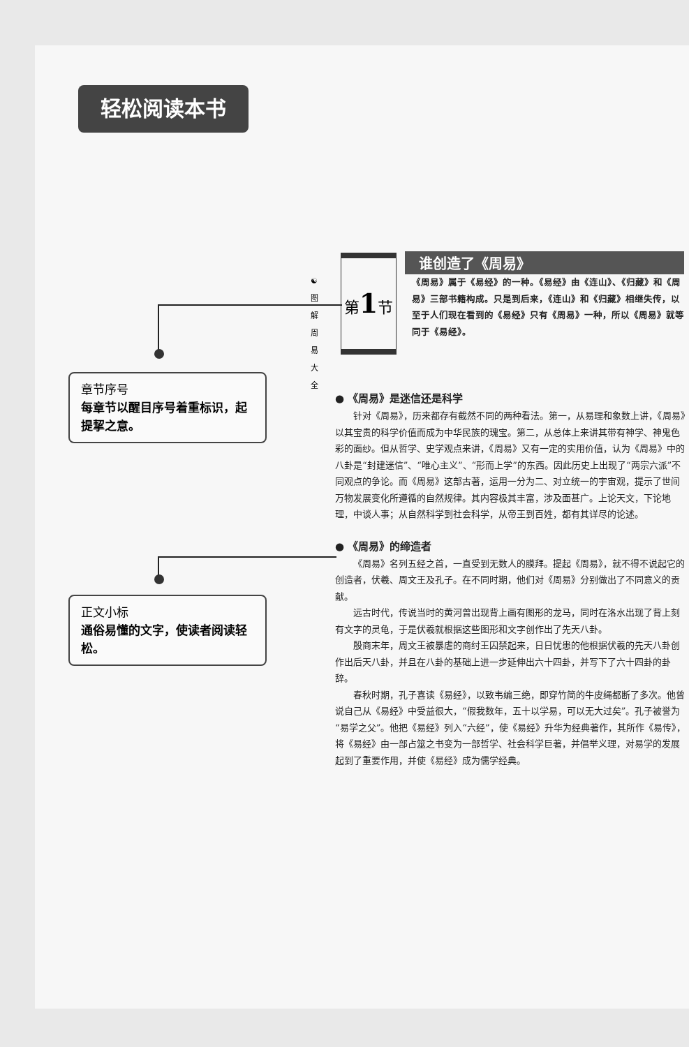轻松阅读本书
章节序号
每章节以醒目序号着重标识，起提挈之意。
正文小标
通俗易懂的文字，使读者阅读轻松。
☯
图
解
周
易
大
全
第1节
谁创造了《周易》
《周易》属于《易经》的一种。《易经》由《连山》、《归藏》和《周易》三部书籍构成。只是到后来，《连山》和《归藏》相继失传，以至于人们现在看到的《易经》只有《周易》一种，所以《周易》就等同于《易经》。
● 《周易》是迷信还是科学
针对《周易》，历来都存有截然不同的两种看法。第一，从易理和象数上讲，《周易》以其宝贵的科学价值而成为中华民族的瑰宝。第二，从总体上来讲其带有神学、神鬼色彩的面纱。但从哲学、史学观点来讲，《周易》又有一定的实用价值，认为《周易》中的八卦是“封建迷信”、“唯心主义”、“形而上学”的东西。因此历史上出现了“两宗六派”不同观点的争论。而《周易》这部古著，运用一分为二、对立统一的宇宙观，提示了世间万物发展变化所遵循的自然规律。其内容极其丰富，涉及面甚广。上论天文，下论地理，中谈人事；从自然科学到社会科学，从帝王到百姓，都有其详尽的论述。
● 《周易》的缔造者
《周易》名列五经之首，一直受到无数人的膜拜。提起《周易》，就不得不说起它的创造者，伏羲、周文王及孔子。在不同时期，他们对《周易》分别做出了不同意义的贡献。
远古时代，传说当时的黄河曾出现背上画有图形的龙马，同时在洛水出现了背上刻有文字的灵龟，于是伏羲就根据这些图形和文字创作出了先天八卦。
殷商末年，周文王被暴虐的商纣王囚禁起来，日日忧患的他根据伏羲的先天八卦创作出后天八卦，并且在八卦的基础上进一步延伸出六十四卦，并写下了六十四卦的卦辞。
春秋时期，孔子喜读《易经》，以致韦编三绝，即穿竹简的牛皮绳都断了多次。他曾说自己从《易经》中受益很大，“假我数年，五十以学易，可以无大过矣”。孔子被誉为“易学之父”。他把《易经》列入“六经”，使《易经》升华为经典著作，其所作《易传》，将《易经》由一部占筮之书变为一部哲学、社会科学巨著，并倡举义理，对易学的发展起到了重要作用，并使《易经》成为儒学经典。